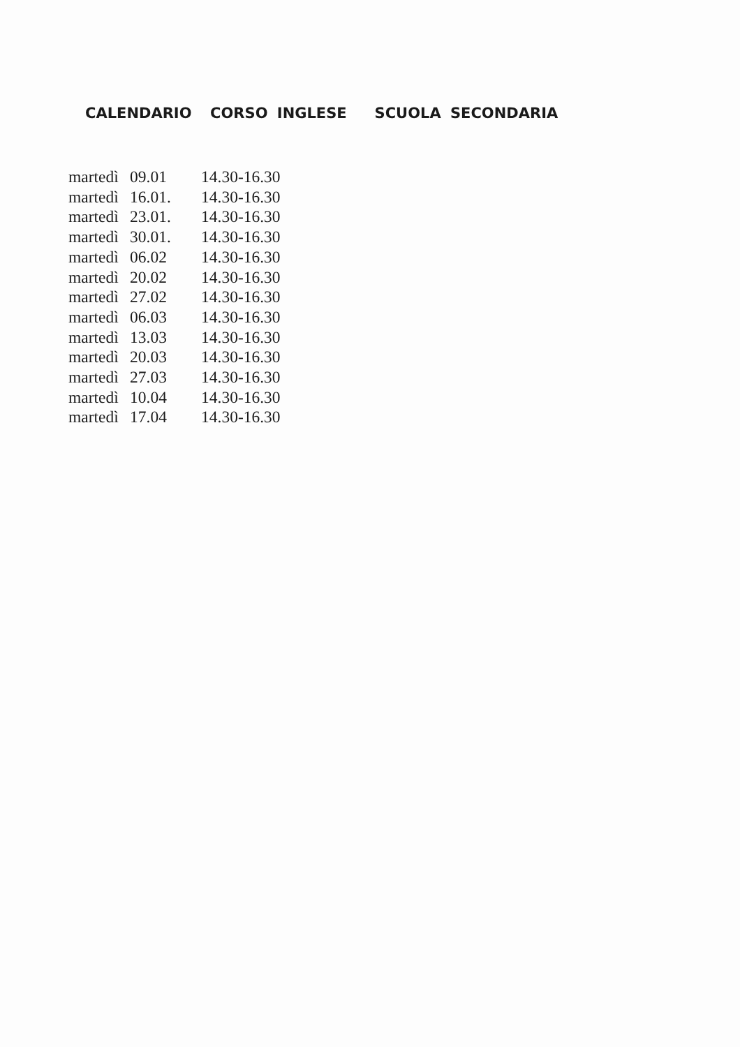CALENDARIO CORSO INGLESE SCUOLA SECONDARIA
| martedì | 09.01 | 14.30-16.30 |
| martedì | 16.01. | 14.30-16.30 |
| martedì | 23.01. | 14.30-16.30 |
| martedì | 30.01. | 14.30-16.30 |
| martedì | 06.02 | 14.30-16.30 |
| martedì | 20.02 | 14.30-16.30 |
| martedì | 27.02 | 14.30-16.30 |
| martedì | 06.03 | 14.30-16.30 |
| martedì | 13.03 | 14.30-16.30 |
| martedì | 20.03 | 14.30-16.30 |
| martedì | 27.03 | 14.30-16.30 |
| martedì | 10.04 | 14.30-16.30 |
| martedì | 17.04 | 14.30-16.30 |